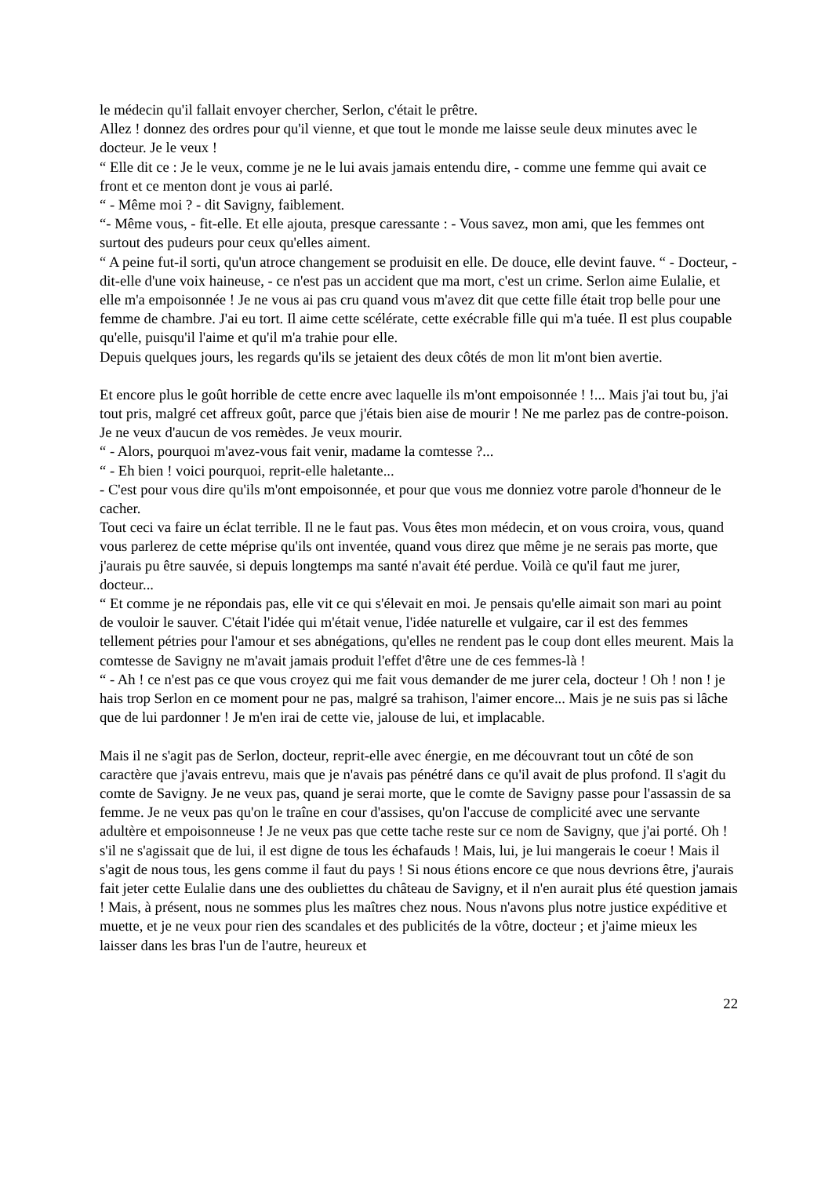le médecin qu'il fallait envoyer chercher, Serlon, c'était le prêtre.
Allez ! donnez des ordres pour qu'il vienne, et que tout le monde me laisse seule deux minutes avec le docteur. Je le veux !
“ Elle dit ce : Je le veux, comme je ne le lui avais jamais entendu dire, - comme une femme qui avait ce front et ce menton dont je vous ai parlé.
“ - Même moi ? - dit Savigny, faiblement.
“- Même vous, - fit-elle. Et elle ajouta, presque caressante : - Vous savez, mon ami, que les femmes ont surtout des pudeurs pour ceux qu'elles aiment.
“ A peine fut-il sorti, qu'un atroce changement se produisit en elle. De douce, elle devint fauve. “ - Docteur, - dit-elle d'une voix haineuse, - ce n'est pas un accident que ma mort, c'est un crime. Serlon aime Eulalie, et elle m'a empoisonnée ! Je ne vous ai pas cru quand vous m'avez dit que cette fille était trop belle pour une femme de chambre. J'ai eu tort. Il aime cette scélérate, cette exécrable fille qui m'a tuée. Il est plus coupable qu'elle, puisqu'il l'aime et qu'il m'a trahie pour elle.
Depuis quelques jours, les regards qu'ils se jetaient des deux côtés de mon lit m'ont bien avertie.
Et encore plus le goût horrible de cette encre avec laquelle ils m'ont empoisonnée ! !... Mais j'ai tout bu, j'ai tout pris, malgré cet affreux goût, parce que j'étais bien aise de mourir ! Ne me parlez pas de contre-poison. Je ne veux d'aucun de vos remèdes. Je veux mourir.
“ - Alors, pourquoi m'avez-vous fait venir, madame la comtesse ?...
“ - Eh bien ! voici pourquoi, reprit-elle haletante...
- C'est pour vous dire qu'ils m'ont empoisonnée, et pour que vous me donniez votre parole d'honneur de le cacher.
Tout ceci va faire un éclat terrible. Il ne le faut pas. Vous êtes mon médecin, et on vous croira, vous, quand vous parlerez de cette méprise qu'ils ont inventée, quand vous direz que même je ne serais pas morte, que j'aurais pu être sauvée, si depuis longtemps ma santé n'avait été perdue. Voilà ce qu'il faut me jurer, docteur...
“ Et comme je ne répondais pas, elle vit ce qui s'élevait en moi. Je pensais qu'elle aimait son mari au point de vouloir le sauver. C'était l'idée qui m'était venue, l'idée naturelle et vulgaire, car il est des femmes tellement pétries pour l'amour et ses abnégations, qu'elles ne rendent pas le coup dont elles meurent. Mais la comtesse de Savigny ne m'avait jamais produit l'effet d'être une de ces femmes-là !
“ - Ah ! ce n'est pas ce que vous croyez qui me fait vous demander de me jurer cela, docteur ! Oh ! non ! je hais trop Serlon en ce moment pour ne pas, malgré sa trahison, l'aimer encore... Mais je ne suis pas si lâche que de lui pardonner ! Je m'en irai de cette vie, jalouse de lui, et implacable.
Mais il ne s'agit pas de Serlon, docteur, reprit-elle avec énergie, en me découvrant tout un côté de son caractère que j'avais entrevu, mais que je n'avais pas pénétré dans ce qu'il avait de plus profond. Il s'agit du comte de Savigny. Je ne veux pas, quand je serai morte, que le comte de Savigny passe pour l'assassin de sa femme. Je ne veux pas qu'on le traîne en cour d'assises, qu'on l'accuse de complicité avec une servante adultère et empoisonneuse ! Je ne veux pas que cette tache reste sur ce nom de Savigny, que j'ai porté. Oh ! s'il ne s'agissait que de lui, il est digne de tous les échafauds ! Mais, lui, je lui mangerais le coeur ! Mais il s'agit de nous tous, les gens comme il faut du pays ! Si nous étions encore ce que nous devrions être, j'aurais fait jeter cette Eulalie dans une des oubliettes du château de Savigny, et il n'en aurait plus été question jamais ! Mais, à présent, nous ne sommes plus les maîtres chez nous. Nous n'avons plus notre justice expéditive et muette, et je ne veux pour rien des scandales et des publicités de la vôtre, docteur ; et j'aime mieux les laisser dans les bras l'un de l'autre, heureux et
22